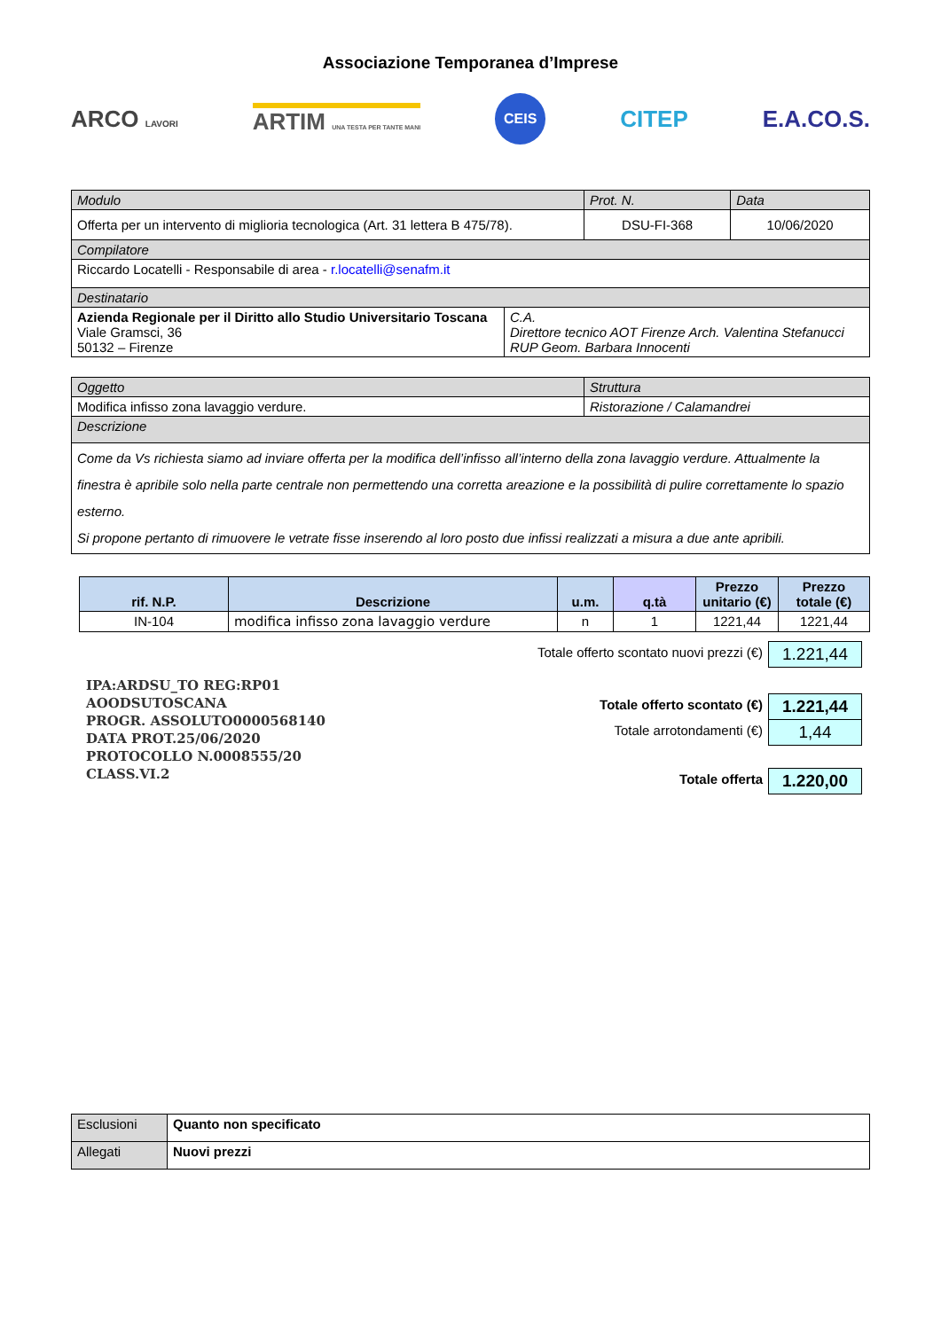Associazione Temporanea d’Imprese
ARCO LAVORI ARTIM UNA TESTA PER TANTE MANI CEIS CITEP E.A.CO.S.
| Modulo | Prot. N. | Data |
| Offerta per un intervento di miglioria tecnologica (Art. 31 lettera B 475/78). | DSU-FI-368 | 10/06/2020 |
| Compilatore | | |
| Riccardo Locatelli - Responsabile di area - r.locatelli@senafm.it | | |
| Destinatario | | |
| Azienda Regionale per il Diritto allo Studio Universitario Toscana Viale Gramsci, 36 50132 – Firenze | C.A. Direttore tecnico AOT Firenze Arch. Valentina Stefanucci RUP Geom. Barbara Innocenti |
| Oggetto | Struttura |
| Modifica infisso zona lavaggio verdure. | Ristorazione / Calamandrei |
| Descrizione | |
| Come da Vs richiesta siamo ad inviare offerta per la modifica dell’infisso all’interno della zona lavaggio verdure. Attualmente la finestra è apribile solo nella parte centrale non permettendo una corretta areazione e la possibilità di pulire correttamente lo spazio esterno. Si propone pertanto di rimuovere le vetrate fisse inserendo al loro posto due infissi realizzati a misura a due ante apribili. | |
| rif. N.P. | Descrizione | u.m. | q.tà | Prezzo unitario (€) | Prezzo totale (€) |
| --- | --- | --- | --- | --- | --- |
| IN-104 | modifica infisso zona lavaggio verdure | n | 1 | 1221,44 | 1221,44 |
IPA:ARDSU_TO REG:RP01
AOODSUTOSCANA
PROGR. ASSOLUTO0000568140
DATA PROT.25/06/2020
PROTOCOLLO N.0008555/20
CLASS.VI.2
| Totale offerto scontato nuovi prezzi (€) | 1.221,44 |
| Totale offerto scontato (€) | 1.221,44 |
| Totale arrotondamenti (€) | 1,44 |
| Totale offerta | 1.220,00 |
| Esclusioni | Quanto non specificato |
| Allegati | Nuovi prezzi |